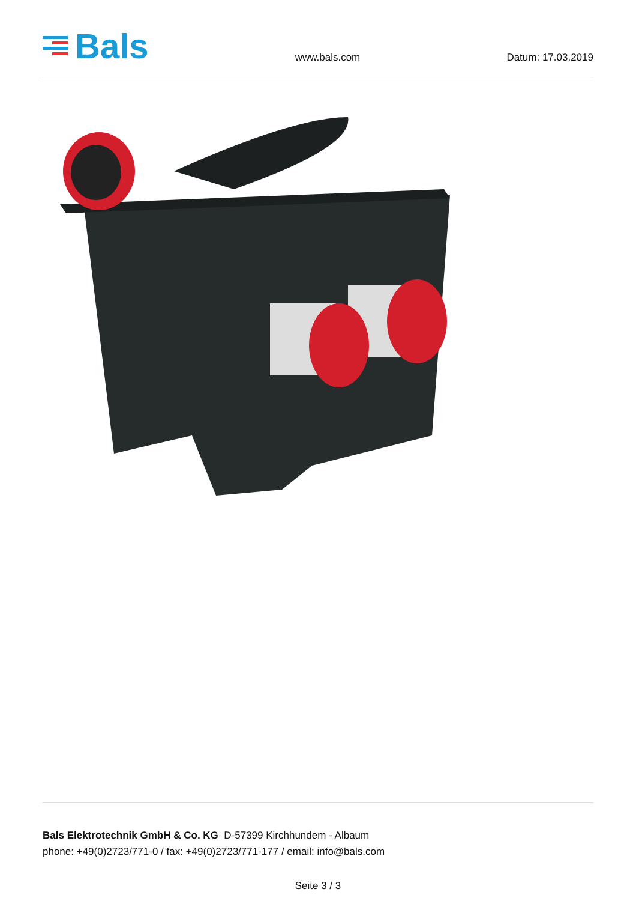Bals
www.bals.com
Datum: 17.03.2019
Bals Elektrotechnik GmbH & Co. KG D-57399 Kirchhundem - Albaum
phone: +49(0)2723/771-0 / fax: +49(0)2723/771-177 / email: info@bals.com
Seite 3 / 3